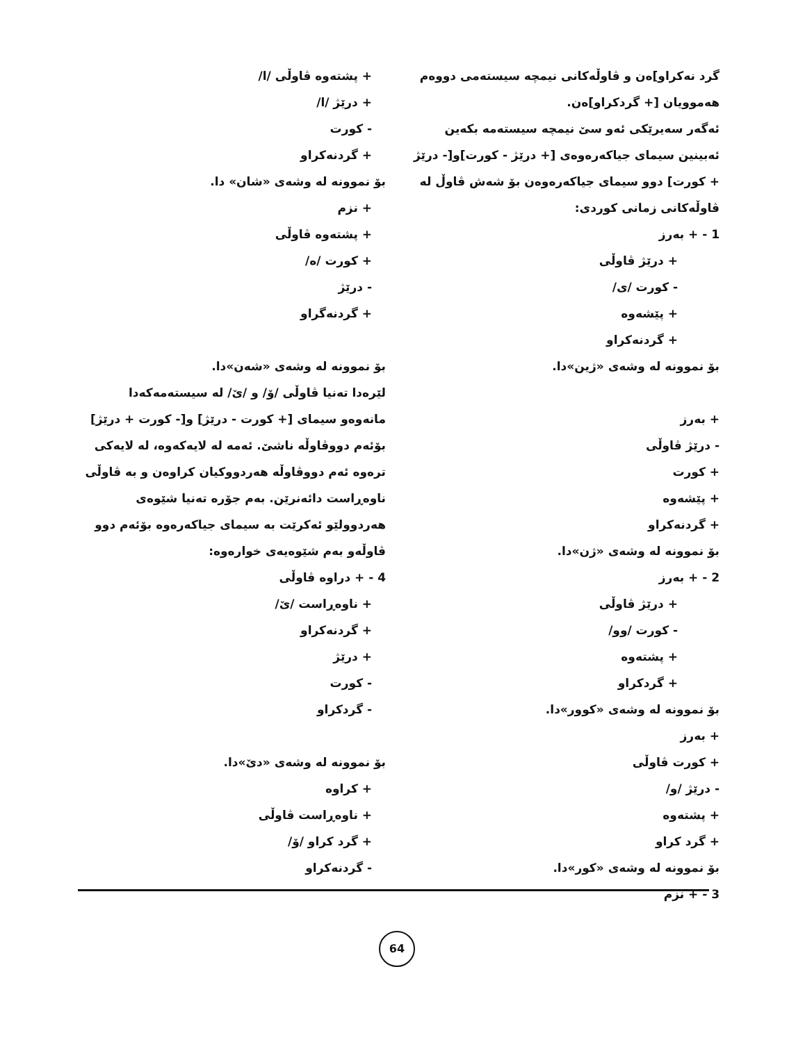گرد نەکراو]ەن و ڤاوڵەکانی نیمچە سیستەمی دووەم هەموویان [+ گردکراو]ەن.
ئەگەر سەیرێکی ئەو سێ نیمچە سیستەمە بکەین ئەبینین سیمای جیاکەرەوەی [+ درێژ - کورت]و[- درێژ + کورت] دوو سیمای جیاکەرەوەن بۆ شەش ڤاوڵ لە ڤاوڵەکانی زمانی کوردی:
1 - + بەرز
+ درێژ ڤاوڵی
- کورت /ی/
+ پێشەوە
+ گردنەکراو
بۆ نموونە لە وشەی «ژین»دا.
+ بەرز
- درێژ ڤاوڵی
+ کورت
+ پێشەوە
+ گردنەکراو
بۆ نموونە لە وشەی «ژن»دا.
2 - + بەرز
+ درێژ ڤاوڵی
- کورت /وو/
+ پشتەوە
+ گردکراو
بۆ نموونە لە وشەی «کوور»دا.
+ بەرز
+ کورت ڤاوڵی
- درێژ /و/
+ پشتەوە
+ گرد کراو
بۆ نموونە لە وشەی «کور»دا.
3 - + نزم
+ پشتەوە ڤاوڵی /ا/
+ درێژ /ا/
- کورت
+ گردنەکراو
بۆ نموونە لە وشەی «شان» دا.
+ نزم
+ پشتەوە ڤاوڵی
+ کورت /ە/
- درێژ
+ گردنەگراو
بۆ نموونە لە وشەی «شەن»دا.
لێرەدا تەنیا ڤاوڵی /ۆ/ و /ێ/ لە سیستەمەکەدا مانەوەو سیمای [+ کورت - درێژ] و[- کورت + درێژ] بۆئەم دووڤاوڵە ناشێ. ئەمە لە لایەکەوە، لە لایەکی ترەوە ئەم دووڤاوڵە هەردووکیان کراوەن و بە ڤاوڵی ناوەڕاست دائەنرێن. بەم جۆرە تەنیا شێوەی هەردوولێو ئەکرێت بە سیمای جیاکەرەوە بۆئەم دوو ڤاوڵەو بەم شێوەیەی خوارەوە:
4 - + دراوە ڤاوڵی
+ ناوەڕاست /ێ/
+ گردنەکراو
+ درێژ
- کورت
- گردکراو
بۆ نموونە لە وشەی «دێ»دا.
+ کراوە
+ ناوەڕاست ڤاوڵی
+ گرد کراو /ۆ/
- گردنەکراو
64